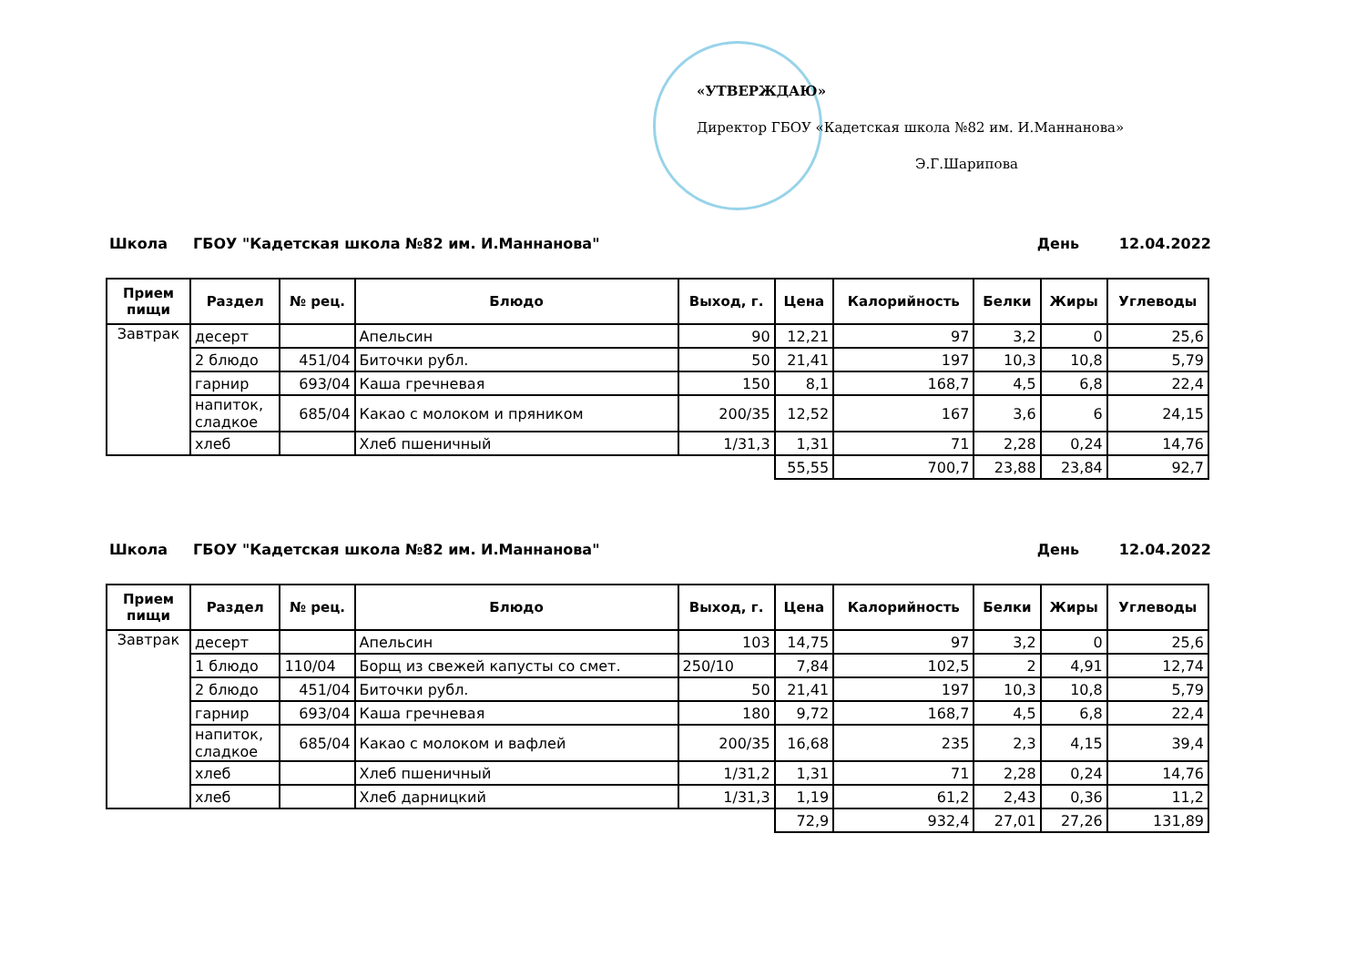«УТВЕРЖДАЮ»
Директор ГБОУ «Кадетская школа №82 им. И.Маннанова»
Э.Г.Шарипова
Школа ГБОУ "Кадетская школа №82 им. И.Маннанова" День 12.04.2022
| Прием пищи | Раздел | № рец. | Блюдо | Выход, г. | Цена | Калорийность | Белки | Жиры | Углеводы |
| --- | --- | --- | --- | --- | --- | --- | --- | --- | --- |
| Завтрак | десерт | | Апельсин | 90 | 12,21 | 97 | 3,2 | 0 | 25,6 |
| | 2 блюдо | 451/04 | Биточки рубл. | 50 | 21,41 | 197 | 10,3 | 10,8 | 5,79 |
| | гарнир | 693/04 | Каша гречневая | 150 | 8,1 | 168,7 | 4,5 | 6,8 | 22,4 |
| | напиток, сладкое | 685/04 | Какао с молоком и пряником | 200/35 | 12,52 | 167 | 3,6 | 6 | 24,15 |
| | хлеб | | Хлеб пшеничный | 1/31,3 | 1,31 | 71 | 2,28 | 0,24 | 14,76 |
| | | | | | 55,55 | 700,7 | 23,88 | 23,84 | 92,7 |
Школа ГБОУ "Кадетская школа №82 им. И.Маннанова" День 12.04.2022
| Прием пищи | Раздел | № рец. | Блюдо | Выход, г. | Цена | Калорийность | Белки | Жиры | Углеводы |
| --- | --- | --- | --- | --- | --- | --- | --- | --- | --- |
| Завтрак | десерт | | Апельсин | 103 | 14,75 | 97 | 3,2 | 0 | 25,6 |
| | 1 блюдо | 110/04 | Борщ из свежей капусты со смет. | 250/10 | 7,84 | 102,5 | 2 | 4,91 | 12,74 |
| | 2 блюдо | 451/04 | Биточки рубл. | 50 | 21,41 | 197 | 10,3 | 10,8 | 5,79 |
| | гарнир | 693/04 | Каша гречневая | 180 | 9,72 | 168,7 | 4,5 | 6,8 | 22,4 |
| | напиток, сладкое | 685/04 | Какао с молоком и вафлей | 200/35 | 16,68 | 235 | 2,3 | 4,15 | 39,4 |
| | хлеб | | Хлеб пшеничный | 1/31,2 | 1,31 | 71 | 2,28 | 0,24 | 14,76 |
| | хлеб | | Хлеб дарницкий | 1/31,3 | 1,19 | 61,2 | 2,43 | 0,36 | 11,2 |
| | | | | | 72,9 | 932,4 | 27,01 | 27,26 | 131,89 |